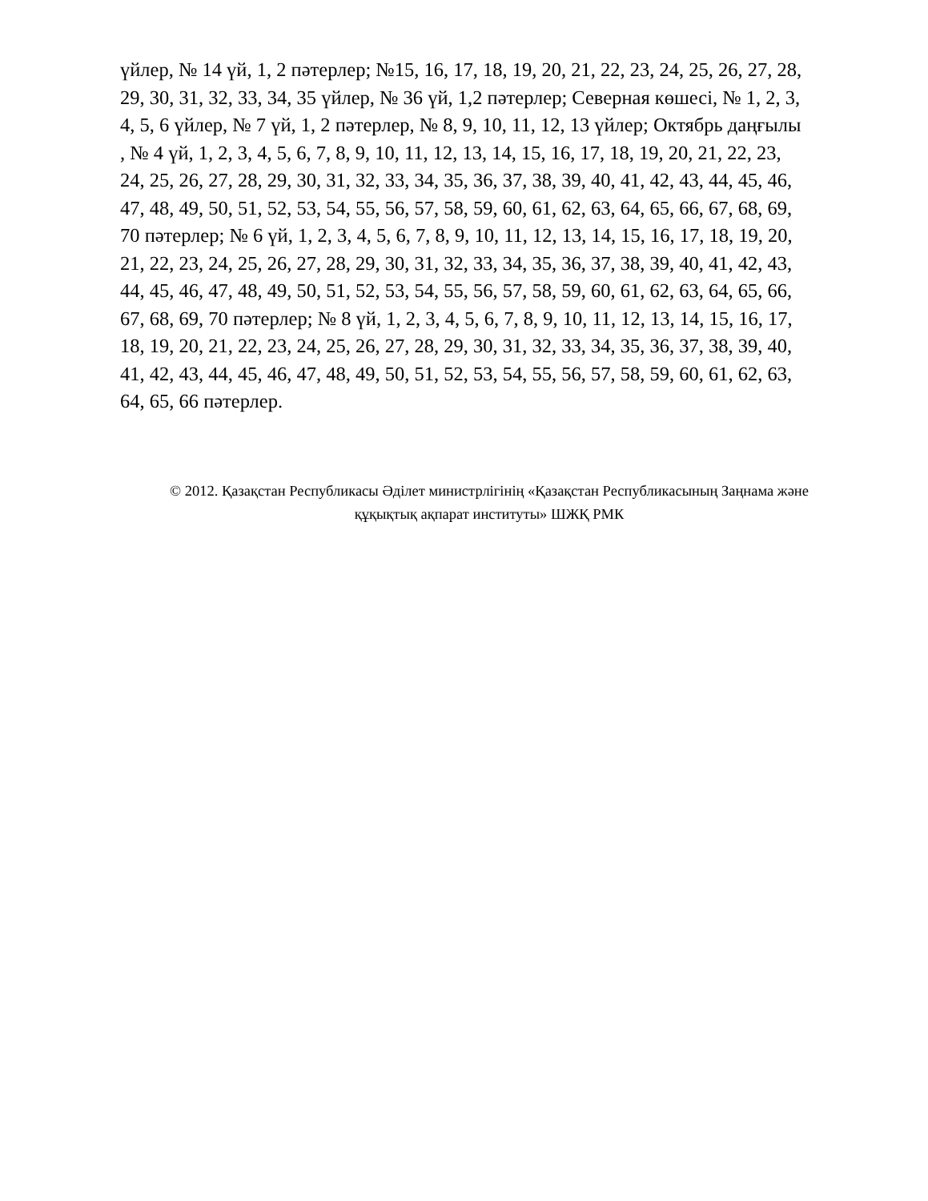үйлер, № 14 үй, 1, 2 пәтерлер; №15, 16, 17, 18, 19, 20, 21, 22, 23, 24, 25, 26, 27, 28, 29, 30, 31, 32, 33, 34, 35 үйлер, № 36 үй, 1,2 пәтерлер; Северная көшесі, № 1, 2, 3, 4, 5, 6 үйлер, № 7 үй, 1, 2 пәтерлер, № 8, 9, 10, 11, 12, 13 үйлер; Октябрь даңғылы , № 4 үй, 1, 2, 3, 4, 5, 6, 7, 8, 9, 10, 11, 12, 13, 14, 15, 16, 17, 18, 19, 20, 21, 22, 23, 24, 25, 26, 27, 28, 29, 30, 31, 32, 33, 34, 35, 36, 37, 38, 39, 40, 41, 42, 43, 44, 45, 46, 47, 48, 49, 50, 51, 52, 53, 54, 55, 56, 57, 58, 59, 60, 61, 62, 63, 64, 65, 66, 67, 68, 69, 70 пәтерлер; № 6 үй, 1, 2, 3, 4, 5, 6, 7, 8, 9, 10, 11, 12, 13, 14, 15, 16, 17, 18, 19, 20, 21, 22, 23, 24, 25, 26, 27, 28, 29, 30, 31, 32, 33, 34, 35, 36, 37, 38, 39, 40, 41, 42, 43, 44, 45, 46, 47, 48, 49, 50, 51, 52, 53, 54, 55, 56, 57, 58, 59, 60, 61, 62, 63, 64, 65, 66, 67, 68, 69, 70 пәтерлер; № 8 үй, 1, 2, 3, 4, 5, 6, 7, 8, 9, 10, 11, 12, 13, 14, 15, 16, 17, 18, 19, 20, 21, 22, 23, 24, 25, 26, 27, 28, 29, 30, 31, 32, 33, 34, 35, 36, 37, 38, 39, 40, 41, 42, 43, 44, 45, 46, 47, 48, 49, 50, 51, 52, 53, 54, 55, 56, 57, 58, 59, 60, 61, 62, 63, 64, 65, 66 пәтерлер.
© 2012. Қазақстан Республикасы Әділет министрлігінің «Қазақстан Республикасының Заңнама және
құқықтық ақпарат институты» ШЖҚ РМК